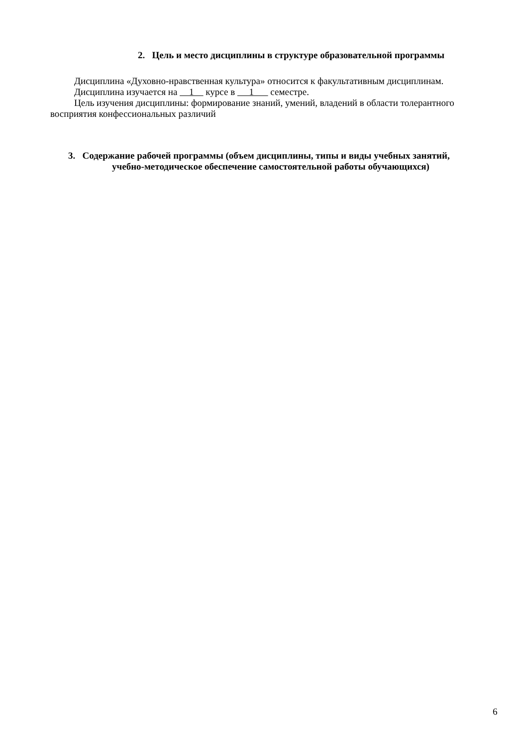2. Цель и место дисциплины в структуре образовательной программы
Дисциплина «Духовно-нравственная культура» относится к факультативным дисциплинам.
Дисциплина изучается на 1 курсе в 1 семестре.
Цель изучения дисциплины: формирование знаний, умений, владений в области толерантного восприятия конфессиональных различий
3. Содержание рабочей программы (объем дисциплины, типы и виды учебных занятий,
учебно-методическое обеспечение самостоятельной работы обучающихся)
6